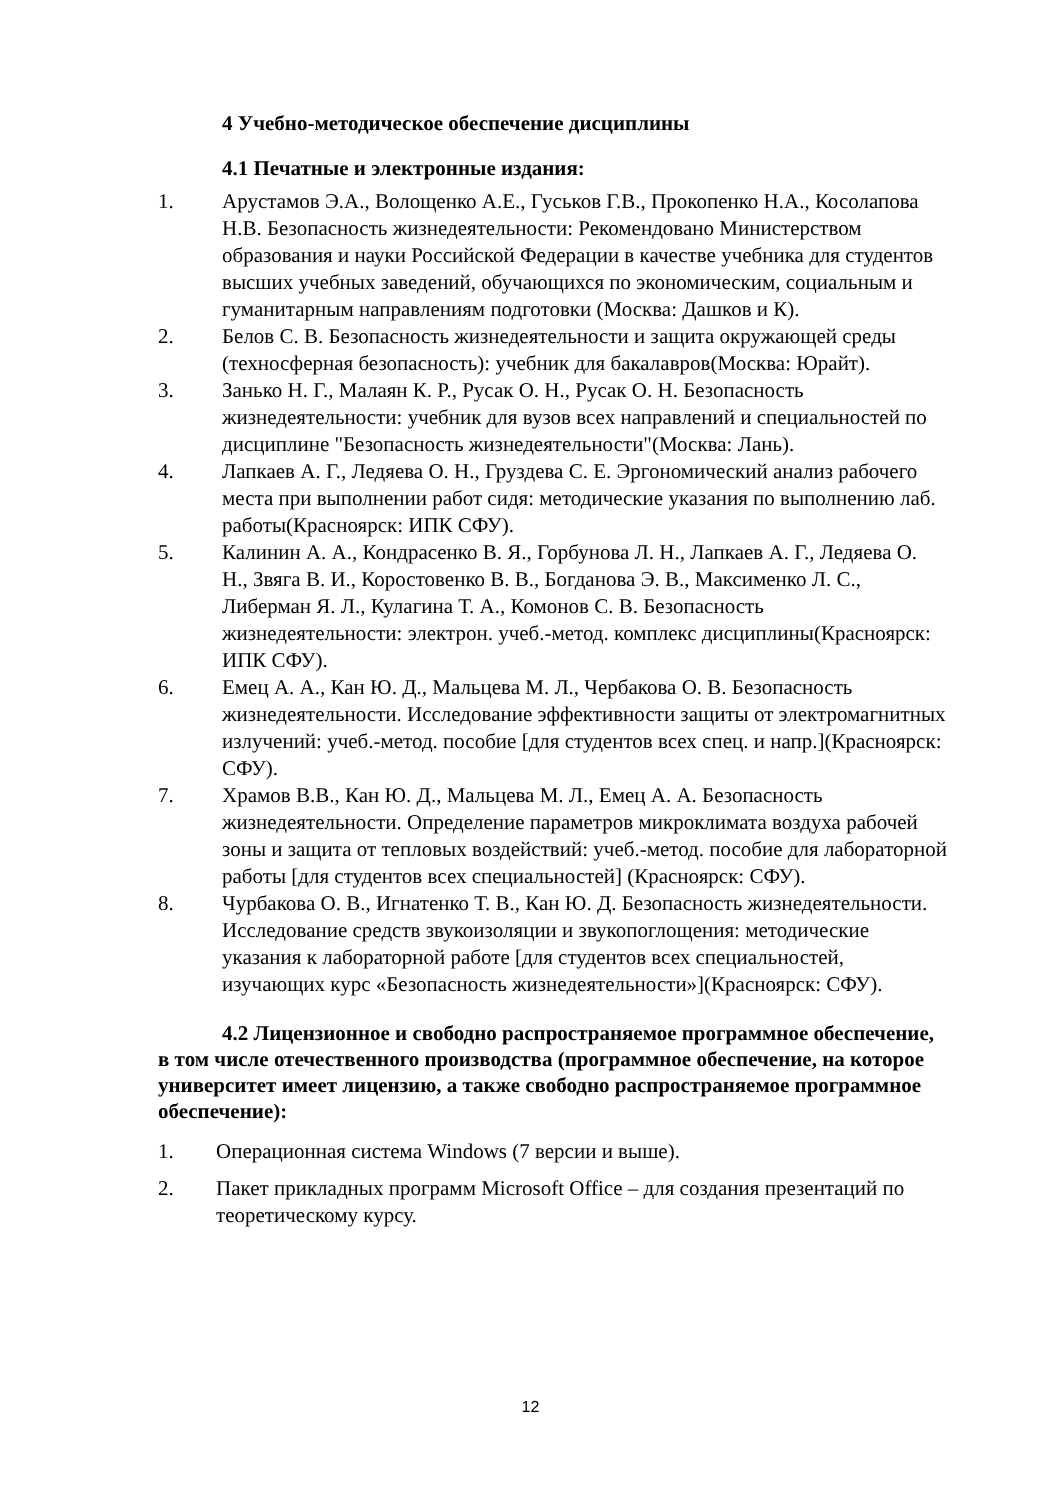4 Учебно-методическое обеспечение дисциплины
4.1 Печатные и электронные издания:
1. Арустамов Э.А., Волощенко А.Е., Гуськов Г.В., Прокопенко Н.А., Косолапова Н.В. Безопасность жизнедеятельности: Рекомендовано Министерством образования и науки Российской Федерации в качестве учебника для студентов высших учебных заведений, обучающихся по экономическим, социальным и гуманитарным направлениям подготовки (Москва: Дашков и К).
2. Белов С. В. Безопасность жизнедеятельности и защита окружающей среды (техносферная безопасность): учебник для бакалавров(Москва: Юрайт).
3. Занько Н. Г., Малаян К. Р., Русак О. Н., Русак О. Н. Безопасность жизнедеятельности: учебник для вузов всех направлений и специальностей по дисциплине "Безопасность жизнедеятельности"(Москва: Лань).
4. Лапкаев А. Г., Ледяева О. Н., Груздева С. Е. Эргономический анализ рабочего места при выполнении работ сидя: методические указания по выполнению лаб. работы(Красноярск: ИПК СФУ).
5. Калинин А. А., Кондрасенко В. Я., Горбунова Л. Н., Лапкаев А. Г., Ледяева О. Н., Звяга В. И., Коростовенко В. В., Богданова Э. В., Максименко Л. С., Либерман Я. Л., Кулагина Т. А., Комонов С. В. Безопасность жизнедеятельности: электрон. учеб.-метод. комплекс дисциплины(Красноярск: ИПК СФУ).
6. Емец А. А., Кан Ю. Д., Мальцева М. Л., Чербакова О. В. Безопасность жизнедеятельности. Исследование эффективности защиты от электромагнитных излучений: учеб.-метод. пособие [для студентов всех спец. и напр.](Красноярск: СФУ).
7. Храмов В.В., Кан Ю. Д., Мальцева М. Л., Емец А. А. Безопасность жизнедеятельности. Определение параметров микроклимата воздуха рабочей зоны и защита от тепловых воздействий: учеб.-метод. пособие для лабораторной работы [для студентов всех специальностей] (Красноярск: СФУ).
8. Чурбакова О. В., Игнатенко Т. В., Кан Ю. Д. Безопасность жизнедеятельности. Исследование средств звукоизоляции и звукопоглощения: методические указания к лабораторной работе [для студентов всех специальностей, изучающих курс «Безопасность жизнедеятельности»](Красноярск: СФУ).
4.2 Лицензионное и свободно распространяемое программное обеспечение, в том числе отечественного производства (программное обеспечение, на которое университет имеет лицензию, а также свободно распространяемое программное обеспечение):
1. Операционная система Windows (7 версии и выше).
2. Пакет прикладных программ Microsoft Office – для создания презентаций по теоретическому курсу.
12